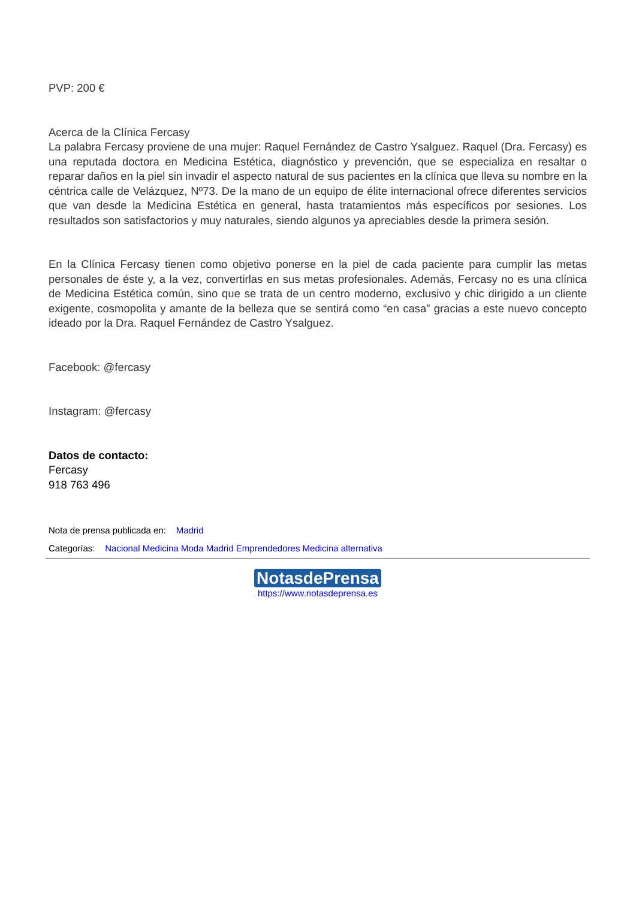PVP: 200 €
Acerca de la Clínica Fercasy
La palabra Fercasy proviene de una mujer: Raquel Fernández de Castro Ysalguez. Raquel (Dra. Fercasy) es una reputada doctora en Medicina Estética, diagnóstico y prevención, que se especializa en resaltar o reparar daños en la piel sin invadir el aspecto natural de sus pacientes en la clínica que lleva su nombre en la céntrica calle de Velázquez, Nº73. De la mano de un equipo de élite internacional ofrece diferentes servicios que van desde la Medicina Estética en general, hasta tratamientos más específicos por sesiones. Los resultados son satisfactorios y muy naturales, siendo algunos ya apreciables desde la primera sesión.
En la Clínica Fercasy tienen como objetivo ponerse en la piel de cada paciente para cumplir las metas personales de éste y, a la vez, convertirlas en sus metas profesionales. Además, Fercasy no es una clínica de Medicina Estética común, sino que se trata de un centro moderno, exclusivo y chic dirigido a un cliente exigente, cosmopolita y amante de la belleza que se sentirá como “en casa” gracias a este nuevo concepto ideado por la Dra. Raquel Fernández de Castro Ysalguez.
Facebook: @fercasy
Instagram: @fercasy
Datos de contacto:
Fercasy
918 763 496
Nota de prensa publicada en: Madrid
Categorías: Nacional Medicina Moda Madrid Emprendedores Medicina alternativa
NotasdePrensa
https://www.notasdeprensa.es